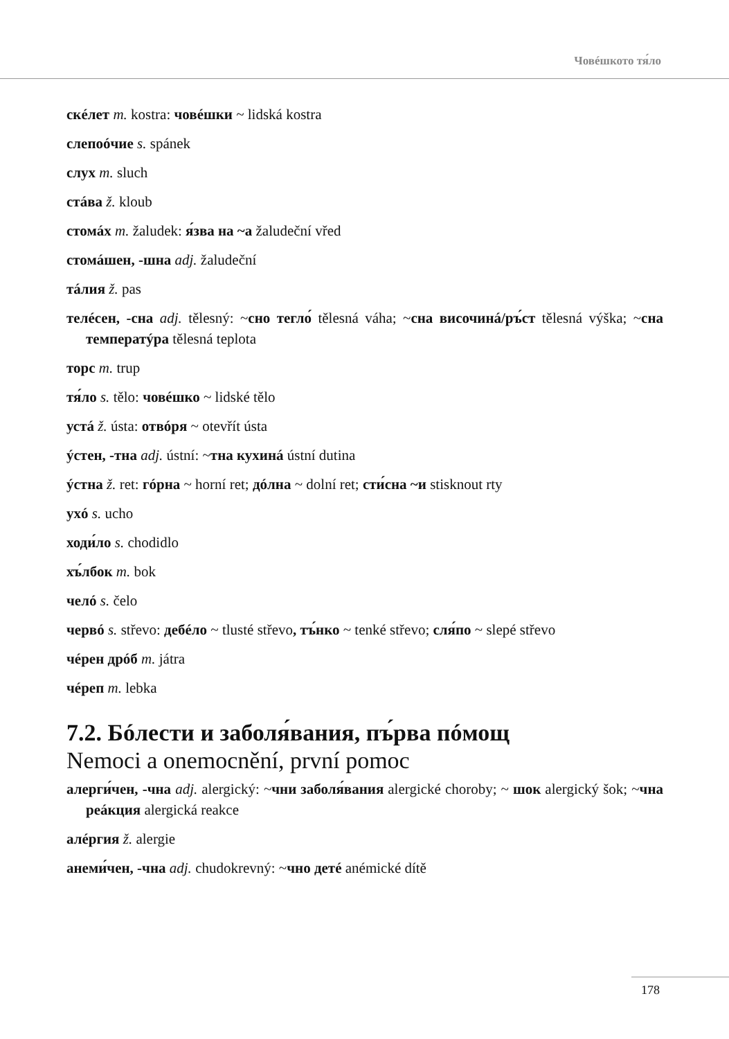Човéшкото тя́ло
скéлет m. kostra: човéшки ~ lidská kostra
слепоóчие s. spánek
слух m. sluch
стáва ž. kloub
стомáх m. žaludek: я́зва на ~а žaludeční vřed
стомáшен, -шна adj. žaludeční
тáлия ž. pas
телéсен, -сна adj. tělesný: ~сно тегло́ tělesná váha; ~сна височинá/ръ́ст tělesná výška; ~сна температýра tělesná teplota
торс m. trup
тя́ло s. tělo: човéшко ~ lidské tělo
устá ž. ústa: отвóря ~ otevřít ústa
ýстен, -тна adj. ústní: ~тна кухинá ústní dutina
ýстна ž. ret: гóрна ~ horní ret; дóлна ~ dolní ret; сти́сна ~и stisknout rty
ухó s. ucho
ходи́ло s. chodidlo
хъ́лбок m. bok
челó s. čelo
червó s. střevo: дебéло ~ tlusté střevo, тъ́нко ~ tenké střevo; сля́по ~ slepé střevo
чéрен дрóб m. játra
чéреп m. lebka
7.2. Бóлести и заболя́вания, пъ́рва пóмощ
Nemoci a onemocnění, první pomoc
алерги́чен, -чна adj. alergický: ~чни заболя́вания alergické choroby; ~ шок alergický šok; ~чна реáкция alergická reakce
алéргия ž. alergie
анеми́чен, -чна adj. chudokrevný: ~чно детé anémické dítě
178